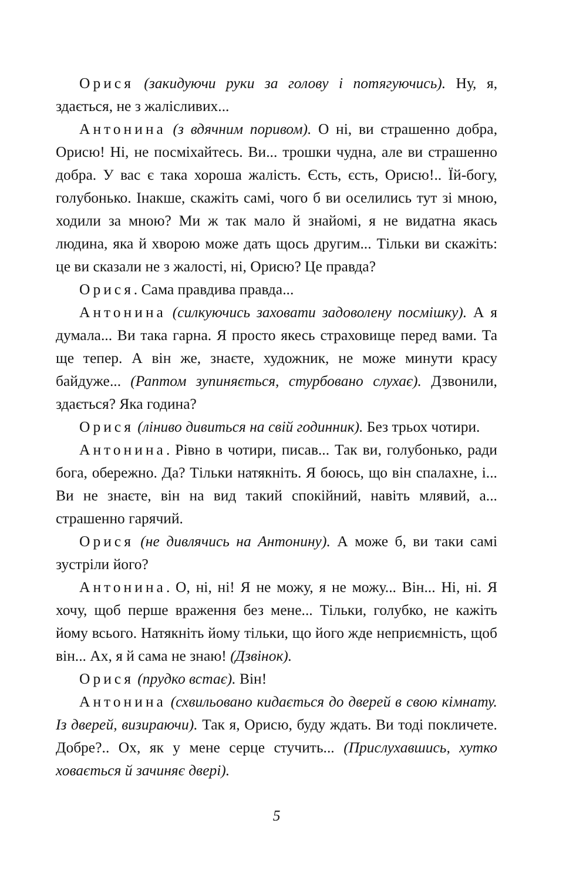Орися (закидуючи руки за голову і потягуючись). Ну, я, здається, не з жалісливих...
Антонина (з вдячним поривом). О ні, ви страшенно добра, Орисю! Ні, не посміхайтесь. Ви... трошки чудна, але ви страшенно добра. У вас є така хороша жалість. Єсть, єсть, Орисю!.. Їй-богу, голубонько. Інакше, скажіть самі, чого б ви оселились тут зі мною, ходили за мною? Ми ж так мало й знайомі, я не видатна якась людина, яка й хворою може дать щось другим... Тільки ви скажіть: це ви сказали не з жалості, ні, Орисю? Це правда?
Орися. Сама правдива правда...
Антонина (силкуючись заховати задоволену посмішку). А я думала... Ви така гарна. Я просто якесь страховище перед вами. Та ще тепер. А він же, знаєте, художник, не може минути красу байдуже... (Раптом зупиняється, стурбовано слухає). Дзвонили, здається? Яка година?
Орися (ліниво дивиться на свій годинник). Без трьох чотири.
Антонина. Рівно в чотири, писав... Так ви, голубонько, ради бога, обережно. Да? Тільки натякніть. Я боюсь, що він спалахне, і... Ви не знаєте, він на вид такий спокійний, навіть млявий, а... страшенно гарячий.
Орися (не дивлячись на Антонину). А може б, ви таки самі зустріли його?
Антонина. О, ні, ні! Я не можу, я не можу... Він... Ні, ні. Я хочу, щоб перше враження без мене... Тільки, голубко, не кажіть йому всього. Натякніть йому тільки, що його жде неприємність, щоб він... Ах, я й сама не знаю! (Дзвінок).
Орися (прудко встає). Він!
Антонина (схвильовано кидається до дверей в свою кімнату. Із дверей, визираючи). Так я, Орисю, буду ждать. Ви тоді покличете. Добре?.. Ох, як у мене серце стучить... (Прислухавшись, хутко ховається й зачиняє двері).
5